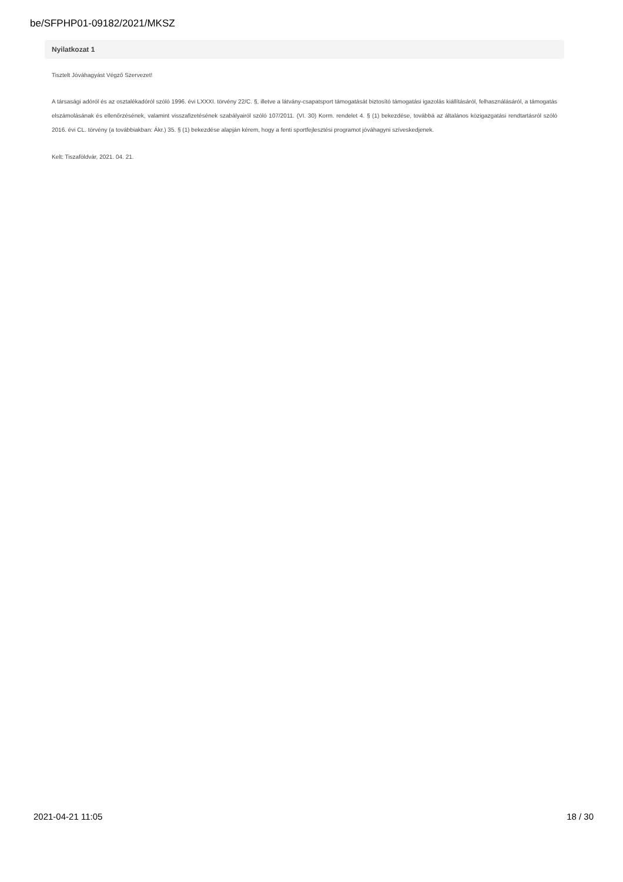be/SFPHP01-09182/2021/MKSZ
Nyilatkozat 1
Tisztelt Jóváhagyást Végző Szervezet!
A társasági adóról és az osztalékadóról szóló 1996. évi LXXXI. törvény 22/C. §, illetve a látvány-csapatsport támogatását biztosító támogatási igazolás kiállításáról, felhasználásáról, a támogatás elszámolásának és ellenőrzésének, valamint visszafizetésének szabályairól szóló 107/2011. (VI. 30) Korm. rendelet 4. § (1) bekezdése, továbbá az általános közigazgatási rendtartásról szóló 2016. évi CL. törvény (a továbbiakban: Ákr.) 35. § (1) bekezdése alapján kérem, hogy a fenti sportfejlesztési programot jóváhagyni szíveskedjenek.
Kelt: Tiszaföldvár, 2021. 04. 21.
2021-04-21 11:05 18 / 30